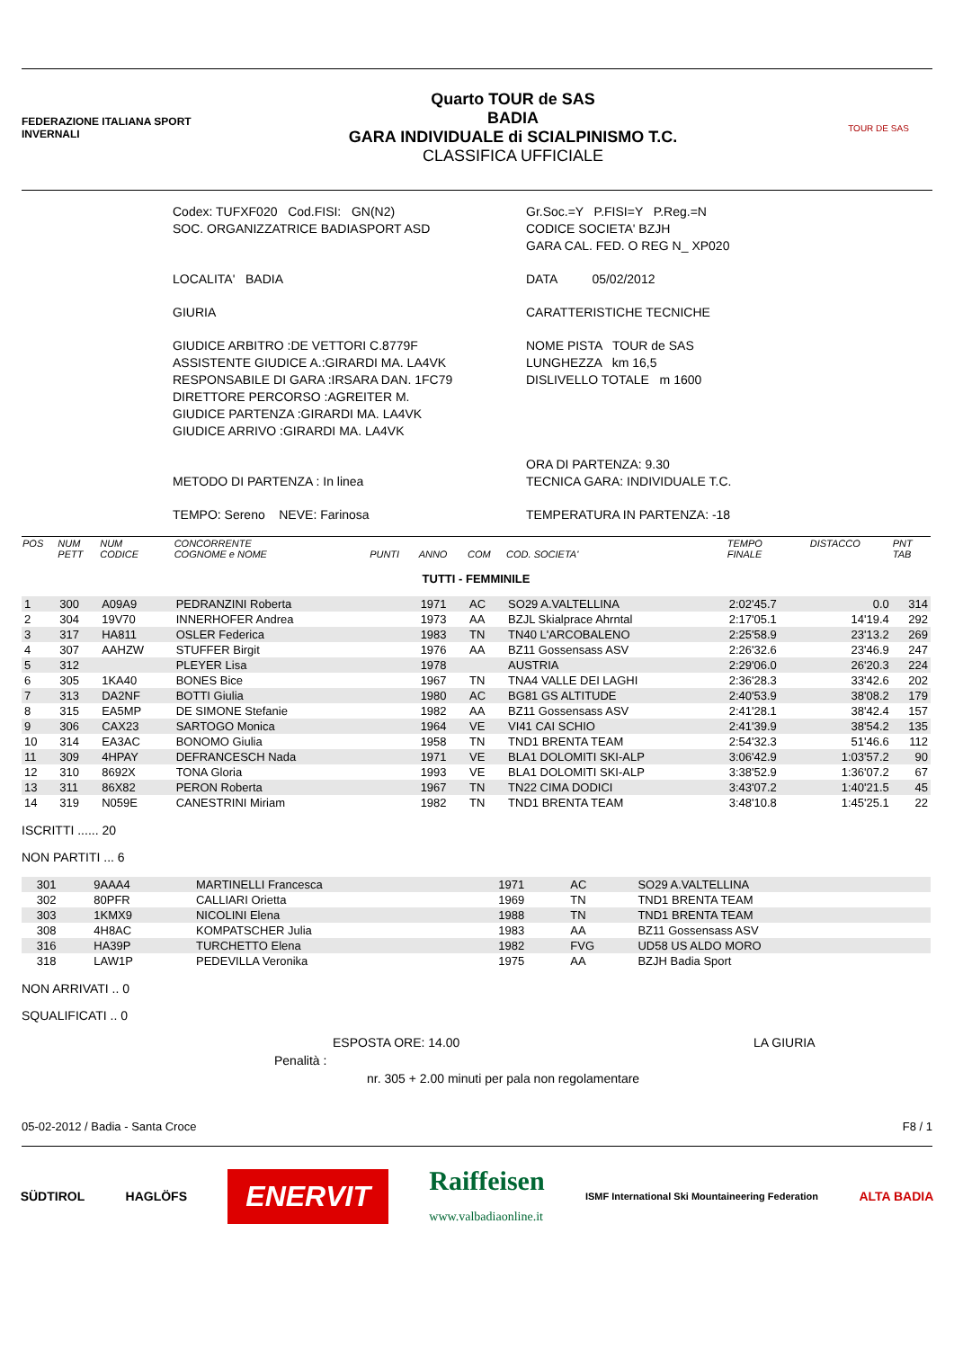FEDERAZIONE ITALIANA SPORT INVERNALI
Quarto TOUR de SAS
BADIA
GARA INDIVIDUALE di SCIALPINISMO T.C.
CLASSIFICA UFFICIALE
TOUR DE SAS
Codex: TUFXF020 Cod.FISI: GN(N2)
SOC. ORGANIZZATRICE BADIASPORT ASD
Gr.Soc.=Y P.FISI=Y P.Reg.=N
CODICE SOCIETA' BZJH
GARA CAL. FED. O REG N_ XP020
LOCALITA' BADIA
DATA 05/02/2012
GIURIA
CARATTERISTICHE TECNICHE
GIUDICE ARBITRO :DE VETTORI C.8779F
ASSISTENTE GIUDICE A.:GIRARDI MA. LA4VK
RESPONSABILE DI GARA :IRSARA DAN. 1FC79
DIRETTORE PERCORSO :AGREITER M.
GIUDICE PARTENZA :GIRARDI MA. LA4VK
GIUDICE ARRIVO :GIRARDI MA. LA4VK
NOME PISTA TOUR de SAS
LUNGHEZZA km 16,5
DISLIVELLO TOTALE m 1600
METODO DI PARTENZA : In linea
ORA DI PARTENZA: 9.30
TECNICA GARA: INDIVIDUALE T.C.
TEMPO: Sereno NEVE: Farinosa
TEMPERATURA IN PARTENZA: -18
| POS | NUM PETT | NUM CODICE | CONCORRENTE COGNOME e NOME | PUNTI | ANNO | COM | COD. SOCIETA' | TEMPO FINALE | DISTACCO | PNT TAB |
| --- | --- | --- | --- | --- | --- | --- | --- | --- | --- | --- |
| TUTTI - FEMMINILE | | | | | | | | | | |
| 1 | 300 | A09A9 | PEDRANZINI Roberta | | 1971 | AC | SO29 A.VALTELLINA | 2:02'45.7 | 0.0 | 314 |
| 2 | 304 | 19V70 | INNERHOFER Andrea | | 1973 | AA | BZJL Skialprace Ahrntal | 2:17'05.1 | 14'19.4 | 292 |
| 3 | 317 | HA811 | OSLER Federica | | 1983 | TN | TN40 L'ARCOBALENO | 2:25'58.9 | 23'13.2 | 269 |
| 4 | 307 | AAHZW | STUFFER Birgit | | 1976 | AA | BZ11 Gossensass ASV | 2:26'32.6 | 23'46.9 | 247 |
| 5 | 312 | | PLEYER Lisa | | 1978 | | AUSTRIA | 2:29'06.0 | 26'20.3 | 224 |
| 6 | 305 | 1KA40 | BONES Bice | | 1967 | TN | TNA4 VALLE DEI LAGHI | 2:36'28.3 | 33'42.6 | 202 |
| 7 | 313 | DA2NF | BOTTI Giulia | | 1980 | AC | BG81 GS ALTITUDE | 2:40'53.9 | 38'08.2 | 179 |
| 8 | 315 | EA5MP | DE SIMONE Stefanie | | 1982 | AA | BZ11 Gossensass ASV | 2:41'28.1 | 38'42.4 | 157 |
| 9 | 306 | CAX23 | SARTOGO Monica | | 1964 | VE | VI41 CAI SCHIO | 2:41'39.9 | 38'54.2 | 135 |
| 10 | 314 | EA3AC | BONOMO Giulia | | 1958 | TN | TND1 BRENTA TEAM | 2:54'32.3 | 51'46.6 | 112 |
| 11 | 309 | 4HPAY | DEFRANCESCH Nada | | 1971 | VE | BLA1 DOLOMITI SKI-ALP | 3:06'42.9 | 1:03'57.2 | 90 |
| 12 | 310 | 8692X | TONA Gloria | | 1993 | VE | BLA1 DOLOMITI SKI-ALP | 3:38'52.9 | 1:36'07.2 | 67 |
| 13 | 311 | 86X82 | PERON Roberta | | 1967 | TN | TN22 CIMA DODICI | 3:43'07.2 | 1:40'21.5 | 45 |
| 14 | 319 | N059E | CANESTRINI Miriam | | 1982 | TN | TND1 BRENTA TEAM | 3:48'10.8 | 1:45'25.1 | 22 |
ISCRITTI ...... 20
NON PARTITI ... 6
| | 301 | 9AAA4 | MARTINELLI Francesca | 1971 | AC | SO29 A.VALTELLINA |
| | 302 | 80PFR | CALLIARI Orietta | 1969 | TN | TND1 BRENTA TEAM |
| | 303 | 1KMX9 | NICOLINI Elena | 1988 | TN | TND1 BRENTA TEAM |
| | 308 | 4H8AC | KOMPATSCHER Julia | 1983 | AA | BZ11 Gossensass ASV |
| | 316 | HA39P | TURCHETTO Elena | 1982 | FVG | UD58 US ALDO MORO |
| | 318 | LAW1P | PEDEVILLA Veronika | 1975 | AA | BZJH Badia Sport |
NON ARRIVATI .. 0
SQUALIFICATI .. 0
ESPOSTA ORE: 14.00 LA GIURIA
Penalità :
nr. 305 + 2.00 minuti per pala non regolamentare
05-02-2012 / Badia - Santa Croce F8 / 1
SÜDTIROL HAGLÖFS ENERVIT Raiffeisen
www.valbadiaonline.it ISMF International Ski Mountaineering Federation ALTA BADIA